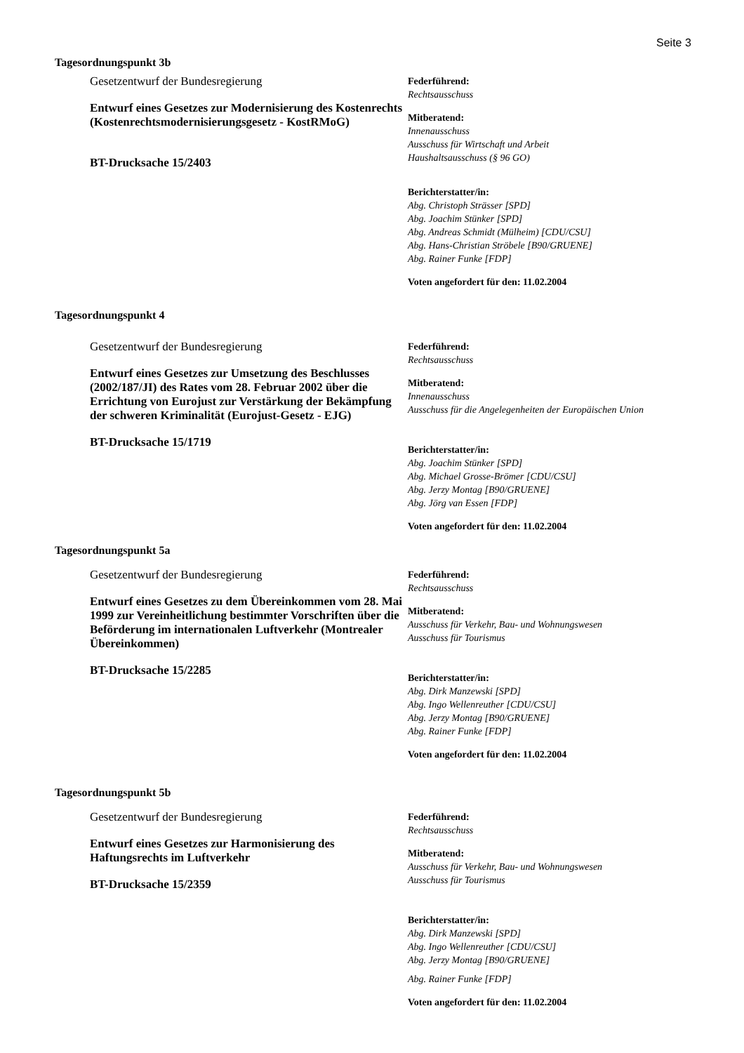Seite 3
Tagesordnungspunkt 3b
Gesetzentwurf der Bundesregierung
Entwurf eines Gesetzes zur Modernisierung des Kostenrechts (Kostenrechtsmodernisierungsgesetz - KostRMoG)
BT-Drucksache 15/2403
Federführend:
Rechtsausschuss
Mitberatend:
Innenausschuss
Ausschuss für Wirtschaft und Arbeit
Haushaltsausschuss (§ 96 GO)
Berichterstatter/in:
Abg. Christoph Strässer [SPD]
Abg. Joachim Stünker [SPD]
Abg. Andreas Schmidt (Mülheim) [CDU/CSU]
Abg. Hans-Christian Ströbele [B90/GRUENE]
Abg. Rainer Funke [FDP]
Voten angefordert für den: 11.02.2004
Tagesordnungspunkt 4
Gesetzentwurf der Bundesregierung
Entwurf eines Gesetzes zur Umsetzung des Beschlusses (2002/187/JI) des Rates vom 28. Februar 2002 über die Errichtung von Eurojust zur Verstärkung der Bekämpfung der schweren Kriminalität (Eurojust-Gesetz - EJG)
BT-Drucksache 15/1719
Federführend:
Rechtsausschuss
Mitberatend:
Innenausschuss
Ausschuss für die Angelegenheiten der Europäischen Union
Berichterstatter/in:
Abg. Joachim Stünker [SPD]
Abg. Michael Grosse-Brömer [CDU/CSU]
Abg. Jerzy Montag [B90/GRUENE]
Abg. Jörg van Essen [FDP]
Voten angefordert für den: 11.02.2004
Tagesordnungspunkt 5a
Gesetzentwurf der Bundesregierung
Entwurf eines Gesetzes zu dem Übereinkommen vom 28. Mai 1999 zur Vereinheitlichung bestimmter Vorschriften über die Beförderung im internationalen Luftverkehr (Montrealer Übereinkommen)
BT-Drucksache 15/2285
Federführend:
Rechtsausschuss
Mitberatend:
Ausschuss für Verkehr, Bau- und Wohnungswesen
Ausschuss für Tourismus
Berichterstatter/in:
Abg. Dirk Manzewski [SPD]
Abg. Ingo Wellenreuther [CDU/CSU]
Abg. Jerzy Montag [B90/GRUENE]
Abg. Rainer Funke [FDP]
Voten angefordert für den: 11.02.2004
Tagesordnungspunkt 5b
Gesetzentwurf der Bundesregierung
Entwurf eines Gesetzes zur Harmonisierung des Haftungsrechts im Luftverkehr
BT-Drucksache 15/2359
Federführend:
Rechtsausschuss
Mitberatend:
Ausschuss für Verkehr, Bau- und Wohnungswesen
Ausschuss für Tourismus
Berichterstatter/in:
Abg. Dirk Manzewski [SPD]
Abg. Ingo Wellenreuther [CDU/CSU]
Abg. Jerzy Montag [B90/GRUENE]
Abg. Rainer Funke [FDP]
Voten angefordert für den: 11.02.2004